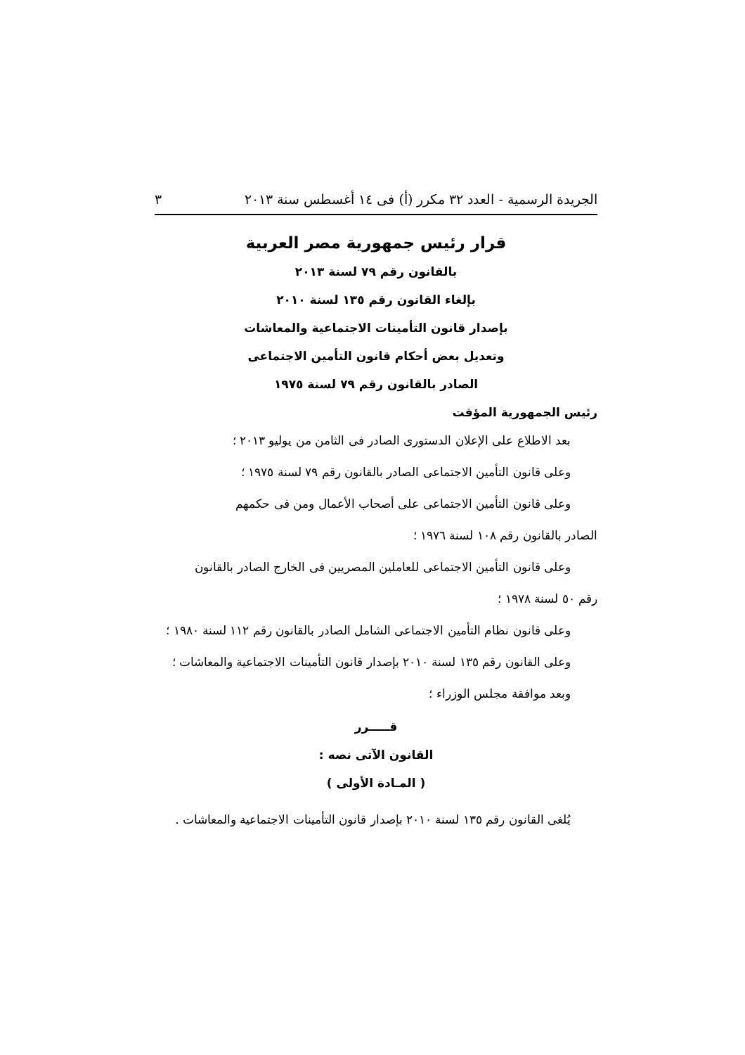الجريدة الرسمية - العدد ٣٢ مكرر (أ) فى ١٤ أغسطس سنة ٢٠١٣ ٣
قرار رئيس جمهورية مصر العربية
بالقانون رقم ٧٩ لسنة ٢٠١٣
بإلغاء القانون رقم ١٣٥ لسنة ٢٠١٠
بإصدار قانون التأمينات الاجتماعية والمعاشات
وتعديل بعض أحكام قانون التأمين الاجتماعى
الصادر بالقانون رقم ٧٩ لسنة ١٩٧٥
رئيس الجمهورية المؤقت
بعد الاطلاع على الإعلان الدستورى الصادر فى الثامن من يوليو ٢٠١٣ ؛
وعلى قانون التأمين الاجتماعى الصادر بالقانون رقم ٧٩ لسنة ١٩٧٥ ؛
وعلى قانون التأمين الاجتماعى على أصحاب الأعمال ومن فى حكمهم
الصادر بالقانون رقم ١٠٨ لسنة ١٩٧٦ ؛
وعلى قانون التأمين الاجتماعى للعاملين المصريين فى الخارج الصادر بالقانون
رقم ٥٠ لسنة ١٩٧٨ ؛
وعلى قانون نظام التأمين الاجتماعى الشامل الصادر بالقانون رقم ١١٢ لسنة ١٩٨٠ ؛
وعلى القانون رقم ١٣٥ لسنة ٢٠١٠ بإصدار قانون التأمينات الاجتماعية والمعاشات ؛
وبعد موافقة مجلس الوزراء ؛
قـــــرر
القانون الآتى نصه :
( المـادة الأولى )
يُلغى القانون رقم ١٣٥ لسنة ٢٠١٠ بإصدار قانون التأمينات الاجتماعية والمعاشات .